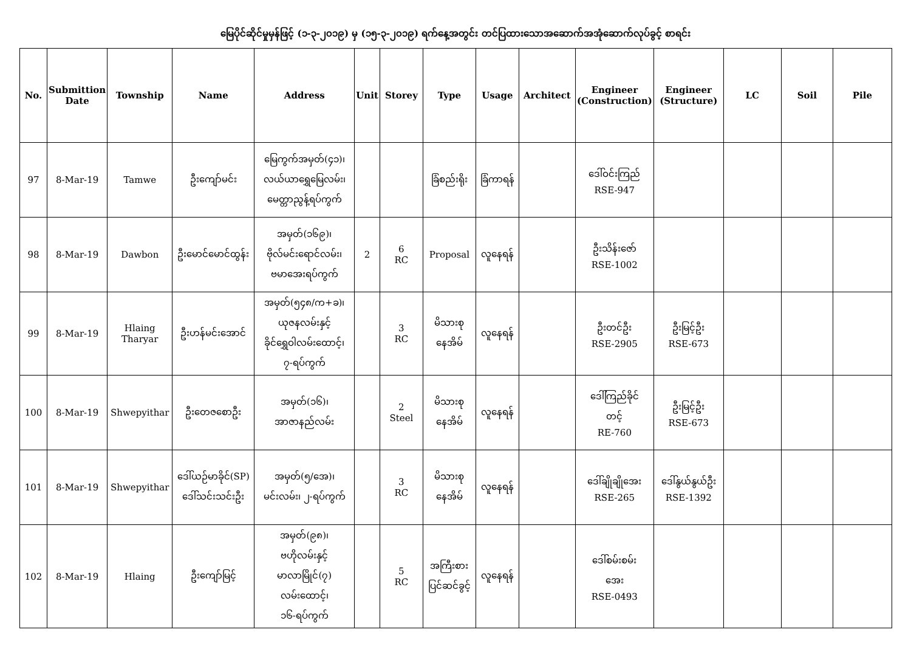မြေပိုင်ဆိုင်မှုမှန်ဖြင့် (၁-၃-၂၀၁၉) မှ (၁၅-၃-၂၀၁၉) ရက်နေ့အတွင်း တင်ပြထားသောအဆောက်အအုံဆောက်လုပ်ခွင့် စာရင်း
| No. | Submittion Date | Township | Name | Address | Unit | Storey | Type | Usage | Architect | Engineer (Construction) | Engineer (Structure) | LC | Soil | Pile |
| --- | --- | --- | --- | --- | --- | --- | --- | --- | --- | --- | --- | --- | --- | --- |
| 97 | 8-Mar-19 | Tamwe | ဦးကျော်မင်း | မြေကွက်အမှတ်(၄၁)၊ လယ်ယာရွှေမြေလမ်း၊ မေတ္တာညွန့်ရပ်ကွက် | | | ခြံစည်းရိုး | ခြံကာရန် | | ဒေါ်ဝင်းကြည် RSE-947 | | | | |
| 98 | 8-Mar-19 | Dawbon | ဦးမောင်မောင်ထွန်း | အမှတ်(၁၆၉)၊ ဗိုလ်မင်းရောင်လမ်း၊ ဗမာအေးရပ်ကွက် | 2 | 6 RC | Proposal | လူနေရန် | | ဦးသိန်းဇော် RSE-1002 | | | | |
| 99 | 8-Mar-19 | Hlaing Tharyar | ဦးဟန်မင်းအောင် | အမှတ်(၅၄၈/က+ခ)၊ ယုဇနလမ်းနှင့် ခိုင်ရွှေဝါလမ်းထောင့်၊ ၇-ရပ်ကွက် | | 3 RC | မိသားစု နေအိမ် | လူနေရန် | | ဦးတင်ဦး RSE-2905 | ဦးမြင့်ဦး RSE-673 | | | |
| 100 | 8-Mar-19 | Shwepyithar | ဦးတေဇစောဦး | အမှတ်(၁၆)၊ အာဇာနည်လမ်း | | 2 Steel | မိသားစု နေအိမ် | လူနေရန် | | ဒေါ်ကြည်ခိုင် တင့် RE-760 | ဦးမြင့်ဦး RSE-673 | | | |
| 101 | 8-Mar-19 | Shwepyithar | ဒေါ်ယဉ်မာခိုင်(SP) ဒေါ်သင်းသင်းဦး | အမှတ်(၅/အေ)၊ မင်းလမ်း၊ ၂-ရပ်ကွက် | | 3 RC | မိသားစု နေအိမ် | လူနေရန် | | ဒေါ်ချိုချိုအေး RSE-265 | ဒေါ်နွယ်နွယ်ဦး RSE-1392 | | | |
| 102 | 8-Mar-19 | Hlaing | ဦးကျော်မြင့် | အမှတ်(၉၈)၊ ဗဟိုလမ်းနှင့် မာလာမြိုင်(၇) လမ်းထောင့်၊ ၁၆-ရပ်ကွက် | | 5 RC | အကြီးစား ပြင်ဆင်ခွင့် | လူနေရန် | | ဒေါ်စမ်းစမ်း အေး RSE-0493 | | | | |